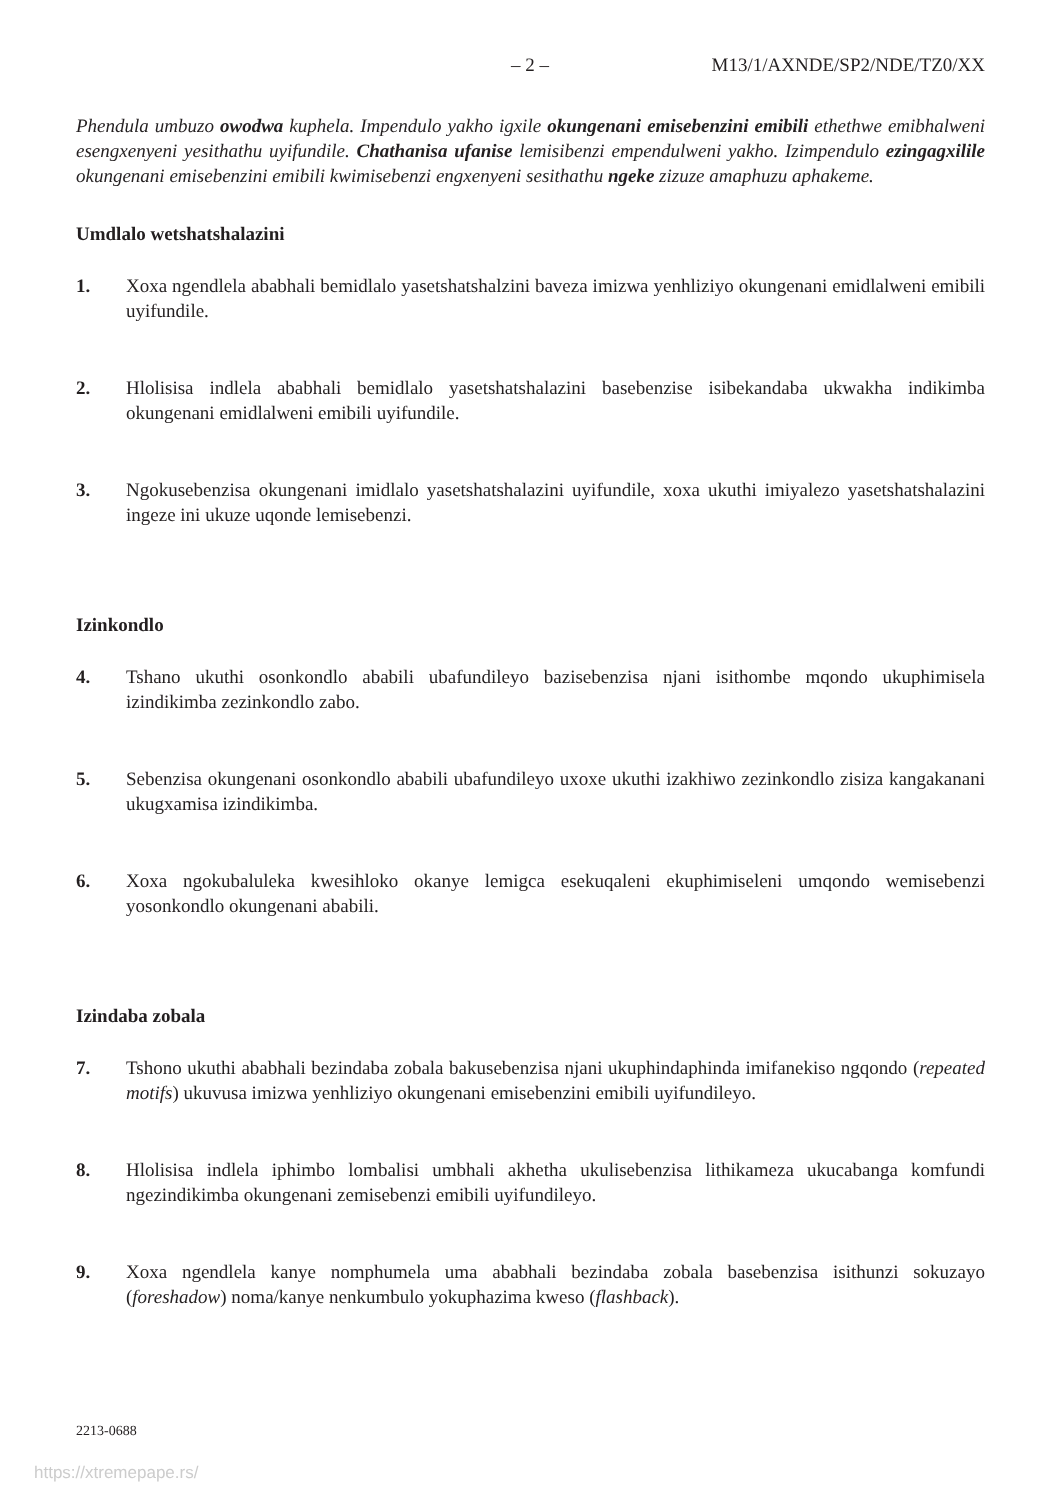– 2 – M13/1/AXNDE/SP2/NDE/TZ0/XX
Phendula umbuzo owodwa kuphela. Impendulo yakho igxile okungenani emisebenzini emibili ethethwe emibhalweni esengxenyeni yesithathu uyifundile. Chathanisa ufanise lemisibenzi empendulweni yakho. Izimpendulo ezingagxilile okungenani emisebenzini emibili kwimisebenzi engxenyeni sesithathu ngeke zizuze amaphuzu aphakeme.
Umdlalo wetshatshalazini
1. Xoxa ngendlela ababhali bemidlalo yasetshatshalzini baveza imizwa yenhliziyo okungenani emidlalweni emibili uyifundile.
2. Hlolisisa indlela ababhali bemidlalo yasetshatshalazini basebenzise isibekandaba ukwakha indikimba okungenani emidlalweni emibili uyifundile.
3. Ngokusebenzisa okungenani imidlalo yasetshatshalazini uyifundile, xoxa ukuthi imiyalezo yasetshatshalazini ingeze ini ukuze uqonde lemisebenzi.
Izinkondlo
4. Tshano ukuthi osonkondlo ababili ubafundileyo bazisebenzisa njani isithombe mqondo ukuphimisela izindikimba zezinkondlo zabo.
5. Sebenzisa okungenani osonkondlo ababili ubafundileyo uxoxe ukuthi izakhiwo zezinkondlo zisiza kangakanani ukugxamisa izindikimba.
6. Xoxa ngokubaluleka kwesihloko okanye lemigca esekuqaleni ekuphimiseleni umqondo wemisebenzi yosonkondlo okungenani ababili.
Izindaba zobala
7. Tshono ukuthi ababhali bezindaba zobala bakusebenzisa njani ukuphindaphinda imifanekiso ngqondo (repeated motifs) ukuvusa imizwa yenhliziyo okungenani emisebenzini emibili uyifundileyo.
8. Hlolisisa indlela iphimbo lombalisi umbhali akhetha ukulisebenzisa lithikameza ukucabanga komfundi ngezindikimba okungenani zemisebenzi emibili uyifundileyo.
9. Xoxa ngendlela kanye nomphumela uma ababhali bezindaba zobala basebenzisa isithunzi sokuzayo (foreshadow) noma/kanye nenkumbulo yokuphazima kweso (flashback).
2213-0688
https://xtremepape.rs/